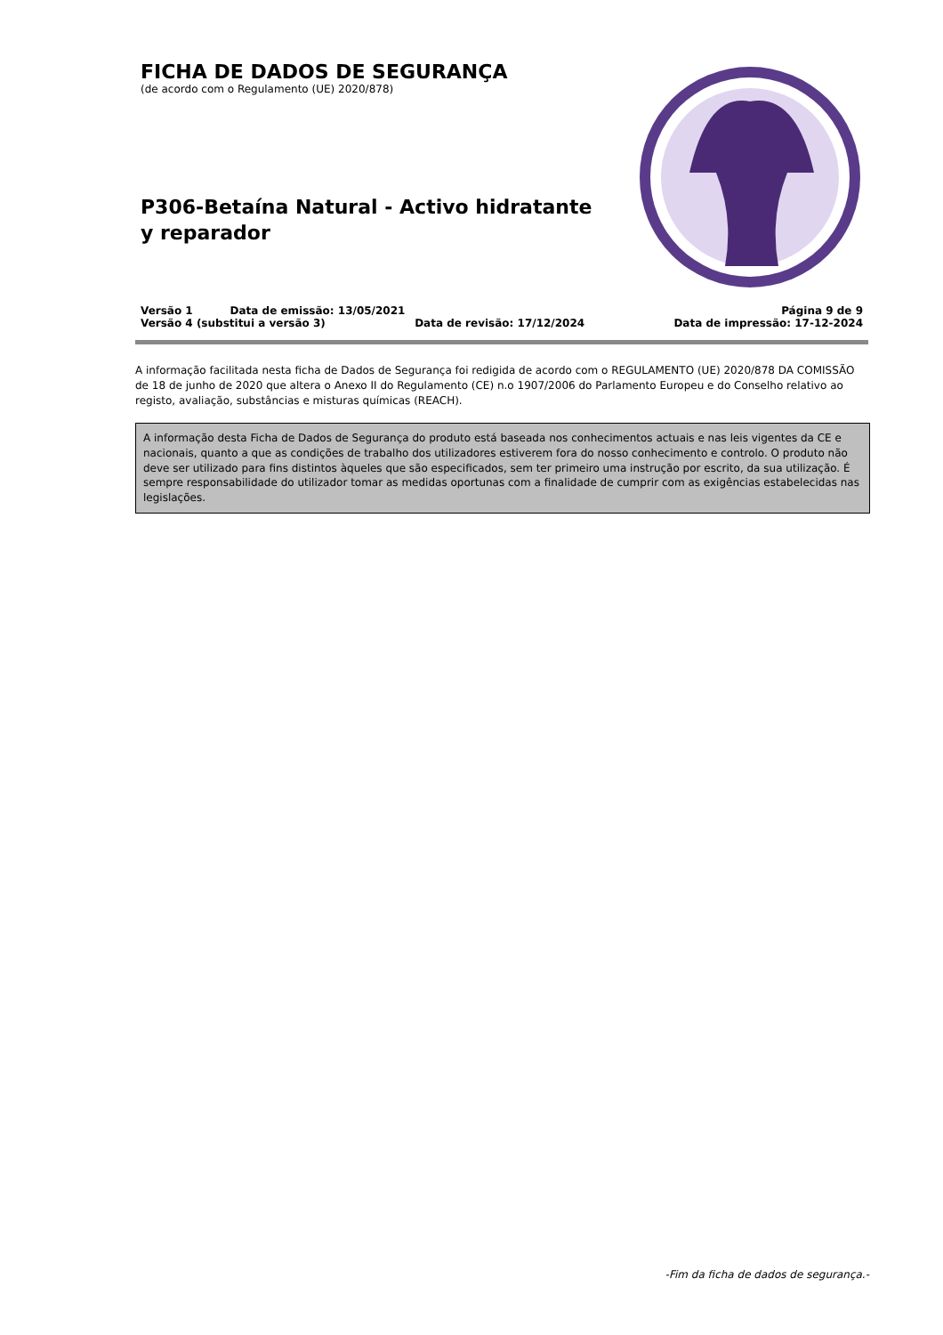FICHA DE DADOS DE SEGURANÇA
(de acordo com o Regulamento (UE) 2020/878)
P306-Betaína Natural - Activo hidratante y reparador
Versão 1 Data de emissão: 13/05/2021 Página 9 de 9
Versão 4 (substitui a versão 3) Data de revisão: 17/12/2024 Data de impressão: 17-12-2024
A informação facilitada nesta ficha de Dados de Segurança foi redigida de acordo com o REGULAMENTO (UE) 2020/878 DA COMISSÃO de 18 de junho de 2020 que altera o Anexo II do Regulamento (CE) n.o 1907/2006 do Parlamento Europeu e do Conselho relativo ao registo, avaliação, substâncias e misturas químicas (REACH).
A informação desta Ficha de Dados de Segurança do produto está baseada nos conhecimentos actuais e nas leis vigentes da CE e nacionais, quanto a que as condições de trabalho dos utilizadores estiverem fora do nosso conhecimento e controlo. O produto não deve ser utilizado para fins distintos àqueles que são especificados, sem ter primeiro uma instrução por escrito, da sua utilização. É sempre responsabilidade do utilizador tomar as medidas oportunas com a finalidade de cumprir com as exigências estabelecidas nas legislações.
-Fim da ficha de dados de segurança.-